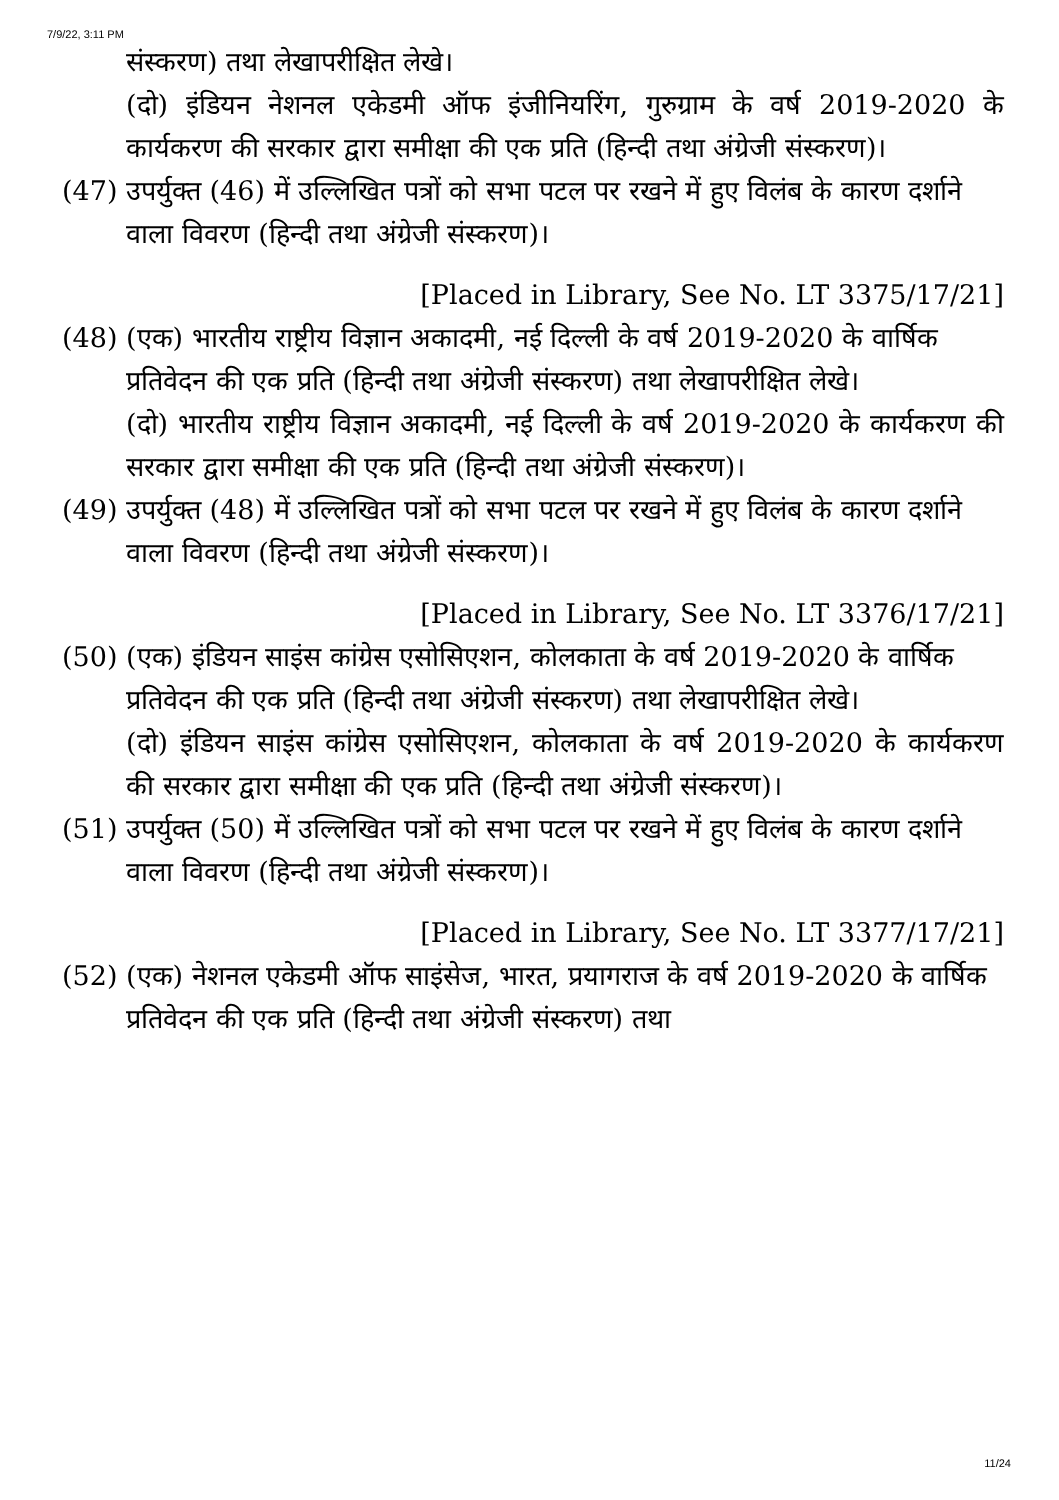7/9/22, 3:11 PM
संस्करण) तथा लेखापरीक्षित लेखे।
(दो) इंडियन नेशनल एकेडमी ऑफ इंजीनियरिंग, गुरुग्राम के वर्ष 2019-2020 के कार्यकरण की सरकार द्वारा समीक्षा की एक प्रति (हिन्दी तथा अंग्रेजी संस्करण)।
(47) उपर्युक्त (46) में उल्लिखित पत्रों को सभा पटल पर रखने में हुए विलंब के कारण दर्शाने वाला विवरण (हिन्दी तथा अंग्रेजी संस्करण)।
[Placed in Library, See No. LT 3375/17/21]
(48) (एक) भारतीय राष्ट्रीय विज्ञान अकादमी, नई दिल्ली के वर्ष 2019-2020 के वार्षिक प्रतिवेदन की एक प्रति (हिन्दी तथा अंग्रेजी संस्करण) तथा लेखापरीक्षित लेखे।
(दो) भारतीय राष्ट्रीय विज्ञान अकादमी, नई दिल्ली के वर्ष 2019-2020 के कार्यकरण की सरकार द्वारा समीक्षा की एक प्रति (हिन्दी तथा अंग्रेजी संस्करण)।
(49) उपर्युक्त (48) में उल्लिखित पत्रों को सभा पटल पर रखने में हुए विलंब के कारण दर्शाने वाला विवरण (हिन्दी तथा अंग्रेजी संस्करण)।
[Placed in Library, See No. LT 3376/17/21]
(50) (एक) इंडियन साइंस कांग्रेस एसोसिएशन, कोलकाता के वर्ष 2019-2020 के वार्षिक प्रतिवेदन की एक प्रति (हिन्दी तथा अंग्रेजी संस्करण) तथा लेखापरीक्षित लेखे।
(दो) इंडियन साइंस कांग्रेस एसोसिएशन, कोलकाता के वर्ष 2019-2020 के कार्यकरण की सरकार द्वारा समीक्षा की एक प्रति (हिन्दी तथा अंग्रेजी संस्करण)।
(51) उपर्युक्त (50) में उल्लिखित पत्रों को सभा पटल पर रखने में हुए विलंब के कारण दर्शाने वाला विवरण (हिन्दी तथा अंग्रेजी संस्करण)।
[Placed in Library, See No. LT 3377/17/21]
(52) (एक) नेशनल एकेडमी ऑफ साइंसेज, भारत, प्रयागराज के वर्ष 2019-2020 के वार्षिक प्रतिवेदन की एक प्रति (हिन्दी तथा अंग्रेजी संस्करण) तथा
11/24